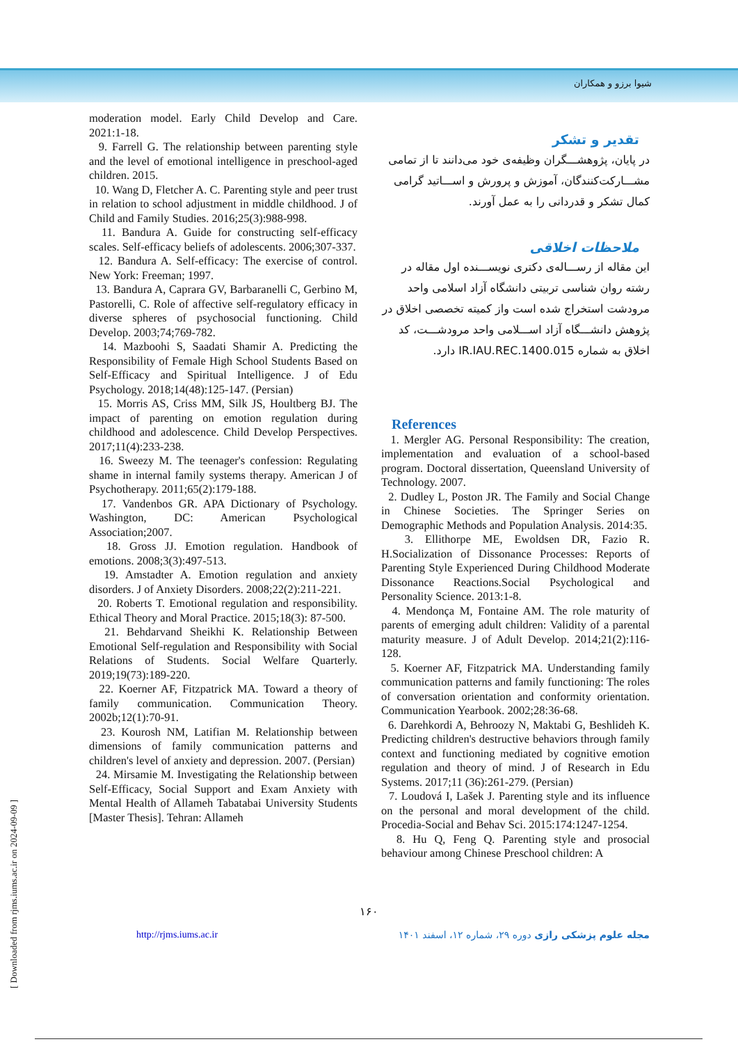شیوا برزو و همکاران
moderation model. Early Child Develop and Care. 2021:1-18.
9. Farrell G. The relationship between parenting style and the level of emotional intelligence in preschool-aged children. 2015.
10. Wang D, Fletcher A. C. Parenting style and peer trust in relation to school adjustment in middle childhood. J of Child and Family Studies. 2016;25(3):988-998.
11. Bandura A. Guide for constructing self-efficacy scales. Self-efficacy beliefs of adolescents. 2006;307-337.
12. Bandura A. Self-efficacy: The exercise of control. New York: Freeman; 1997.
13. Bandura A, Caprara GV, Barbaranelli C, Gerbino M, Pastorelli, C. Role of affective self-regulatory efficacy in diverse spheres of psychosocial functioning. Child Develop. 2003;74;769-782.
14. Mazboohi S, Saadati Shamir A. Predicting the Responsibility of Female High School Students Based on Self-Efficacy and Spiritual Intelligence. J of Edu Psychology. 2018;14(48):125-147. (Persian)
15. Morris AS, Criss MM, Silk JS, Houltberg BJ. The impact of parenting on emotion regulation during childhood and adolescence. Child Develop Perspectives. 2017;11(4):233-238.
16. Sweezy M. The teenager's confession: Regulating shame in internal family systems therapy. American J of Psychotherapy. 2011;65(2):179-188.
17. Vandenbos GR. APA Dictionary of Psychology. Washington, DC: American Psychological Association;2007.
18. Gross JJ. Emotion regulation. Handbook of emotions. 2008;3(3):497-513.
19. Amstadter A. Emotion regulation and anxiety disorders. J of Anxiety Disorders. 2008;22(2):211-221.
20. Roberts T. Emotional regulation and responsibility. Ethical Theory and Moral Practice. 2015;18(3): 87-500.
21. Behdarvand Sheikhi K. Relationship Between Emotional Self-regulation and Responsibility with Social Relations of Students. Social Welfare Quarterly. 2019;19(73):189-220.
22. Koerner AF, Fitzpatrick MA. Toward a theory of family communication. Communication Theory. 2002b;12(1):70-91.
23. Kourosh NM, Latifian M. Relationship between dimensions of family communication patterns and children's level of anxiety and depression. 2007. (Persian)
24. Mirsamie M. Investigating the Relationship between Self-Efficacy, Social Support and Exam Anxiety with Mental Health of Allameh Tabatabai University Students [Master Thesis]. Tehran: Allameh
تقدیر و تشکر
در پایان، پژوهشـــگران وظیفه‌ی خود می‌دانند تا از تمامی مشـــارکت‌کنندگان، آموزش و پرورش و اســـاتید گرامی کمال تشکر و قدردانی را به عمل آورند.
ملاحظات اخلاقی
این مقاله از رســـاله‌ی دکتری نویســـنده اول مقاله در رشته روان شناسی تربیتی دانشگاه آزاد اسلامی واحد مرودشت استخراج شده است واز کمیته تخصصی اخلاق در پژوهش دانشـــگاه آزاد اســـلامی واحد مرودشـــت، کد اخلاق به شماره IR.IAU.REC.1400.015 دارد.
References
1. Mergler AG. Personal Responsibility: The creation, implementation and evaluation of a school-based program. Doctoral dissertation, Queensland University of Technology. 2007.
2. Dudley L, Poston JR. The Family and Social Change in Chinese Societies. The Springer Series on Demographic Methods and Population Analysis. 2014:35.
3. Ellithorpe ME, Ewoldsen DR, Fazio R. H.Socialization of Dissonance Processes: Reports of Parenting Style Experienced During Childhood Moderate Dissonance Reactions.Social Psychological and Personality Science. 2013:1-8.
4. Mendonça M, Fontaine AM. The role maturity of parents of emerging adult children: Validity of a parental maturity measure. J of Adult Develop. 2014;21(2):116-128.
5. Koerner AF, Fitzpatrick MA. Understanding family communication patterns and family functioning: The roles of conversation orientation and conformity orientation. Communication Yearbook. 2002;28:36-68.
6. Darehkordi A, Behroozy N, Maktabi G, Beshlideh K. Predicting children's destructive behaviors through family context and functioning mediated by cognitive emotion regulation and theory of mind. J of Research in Edu Systems. 2017;11 (36):261-279. (Persian)
7. Loudová I, Lašek J. Parenting style and its influence on the personal and moral development of the child. Procedia-Social and Behav Sci. 2015:174:1247-1254.
8. Hu Q, Feng Q. Parenting style and prosocial behaviour among Chinese Preschool children: A
۱۶۰
http://rjms.iums.ac.ir مجله علوم پزشکی رازی دوره ۲۹، شماره ۱۲، اسفند ۱۴۰۱
[ Downloaded from rjms.iums.ac.ir on 2024-09-09 ]